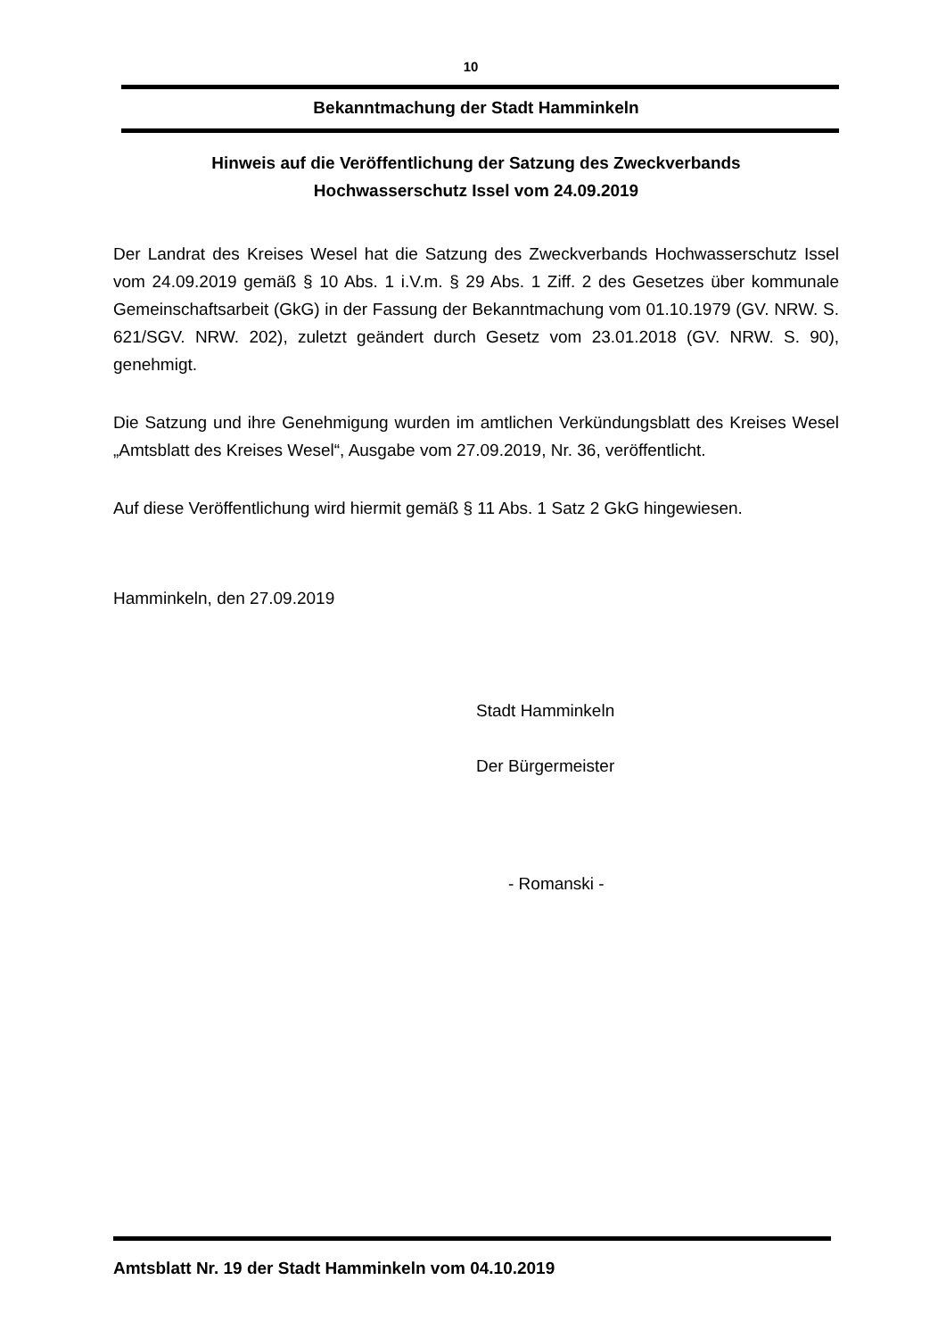10
Bekanntmachung der Stadt Hamminkeln
Hinweis auf die Veröffentlichung der Satzung des Zweckverbands
Hochwasserschutz Issel vom 24.09.2019
Der Landrat des Kreises Wesel hat die Satzung des Zweckverbands Hochwasserschutz Issel vom 24.09.2019 gemäß § 10 Abs. 1 i.V.m. § 29 Abs. 1 Ziff. 2 des Gesetzes über kommunale Gemeinschaftsarbeit (GkG) in der Fassung der Bekanntmachung vom 01.10.1979 (GV. NRW. S. 621/SGV. NRW. 202), zuletzt geändert durch Gesetz vom 23.01.2018 (GV. NRW. S. 90), genehmigt.
Die Satzung und ihre Genehmigung wurden im amtlichen Verkündungsblatt des Kreises Wesel „Amtsblatt des Kreises Wesel“, Ausgabe vom 27.09.2019, Nr. 36, veröffentlicht.
Auf diese Veröffentlichung wird hiermit gemäß § 11 Abs. 1 Satz 2 GkG hingewiesen.
Hamminkeln, den 27.09.2019
Stadt Hamminkeln
Der Bürgermeister
- Romanski -
Amtsblatt Nr. 19 der Stadt Hamminkeln vom 04.10.2019